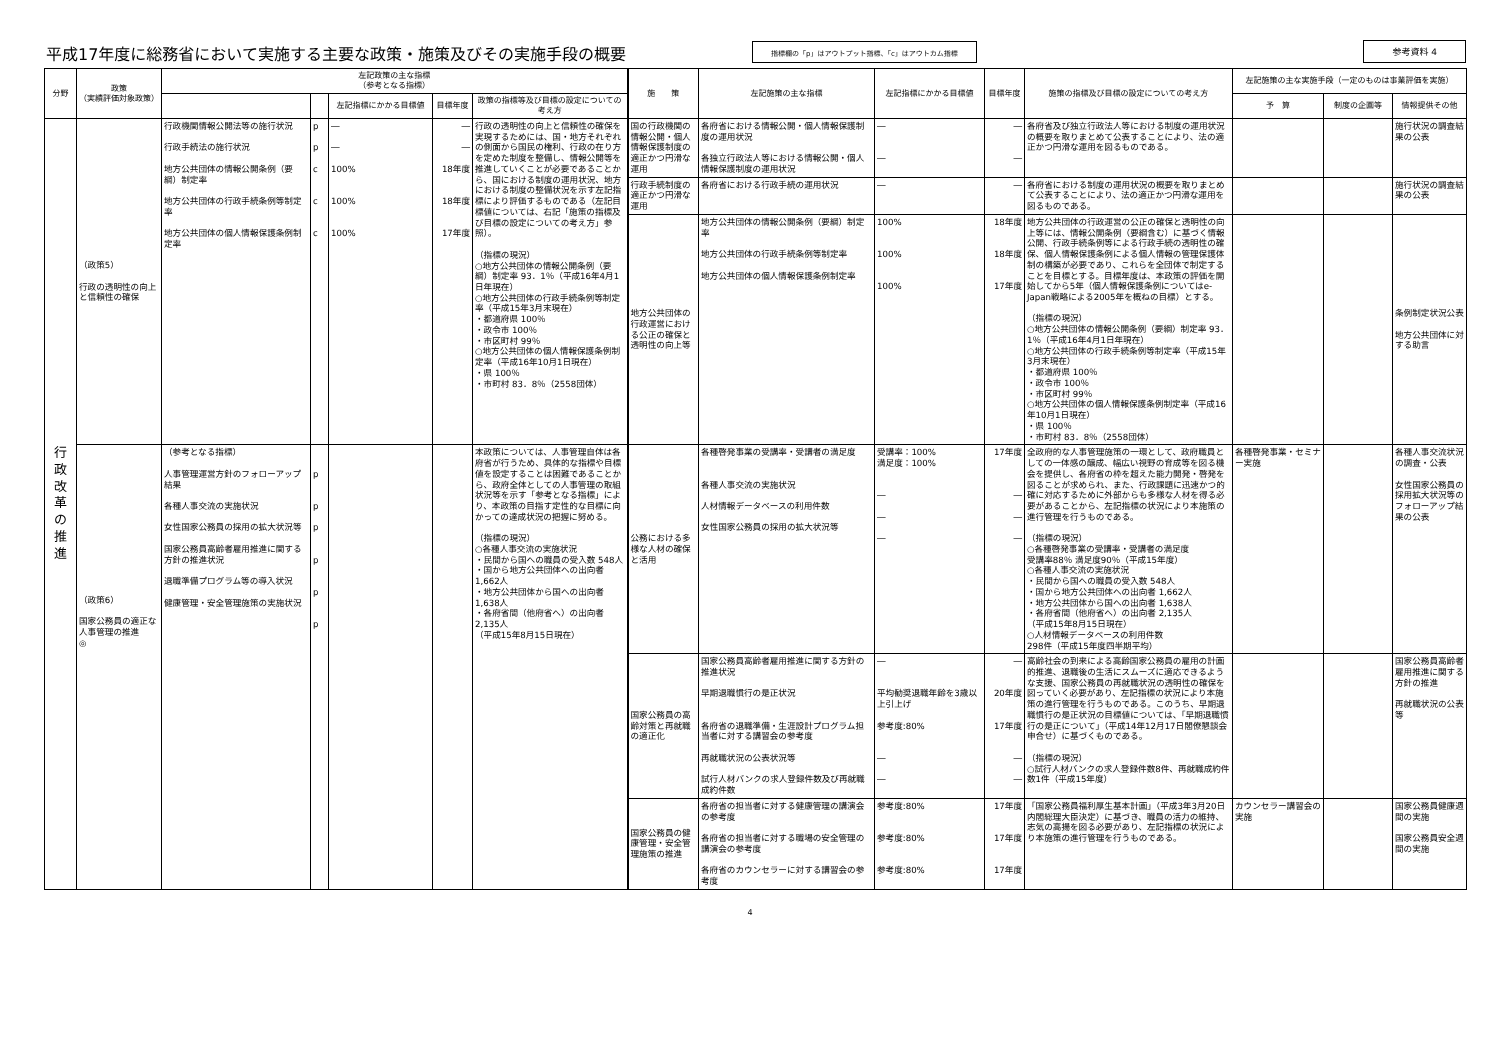平成17年度に総務省において実施する主要な政策・施策及びその実施手段の概要
指標欄の「p」はアウトプット指標、「c」はアウトカム指標
参考資料 4
| 分野 | 政策 （実績評価対象政策） | 左記政策の主な指標 （参考となる指標） | | | | | 施 策 | 左記施策の主な指標 | 左記指標にかかる目標値 | 目標年度 | 施策の指標及び目標の設定についての考え方 | 左記施策の主な実施手段（一定のものは事業評価を実施） | | |
| --- | --- | --- | --- | --- | --- | --- | --- | --- | --- | --- | --- | --- | --- | --- |
| | | | | 左記指標にかかる目標値 | 目標年度 | 政策の指標等及び目標の設定についての考え方 | | | | | | 予 算 | 制度の企画等 | 情報提供その他 |
| 行 政 改 革 の 推 進 | （政策5） 行政の透明性の向上と信頼性の確保 | 行政機関情報公開法等の施行状況 行政手続法の施行状況 地方公共団体の情報公開条例（要綱）制定率 地方公共団体の行政手続条例等制定率 地方公共団体の個人情報保護条例制定率 | p p c c c | ― ― 100% 100% 100% | ― ― 18年度 18年度 17年度 | 行政の透明性の向上と信頼性の確保を実現するためには、国・地方それぞれの側面から国民の権利、行政の在り方を定めた制度を整備し、情報公開等を推進していくことが必要であることから、国における制度の運用状況、地方における制度の整備状況を示す左記指標により評価するものである（左記目標値については、右記「施策の指標及び目標の設定についての考え方」参照）。 （指標の現況） ○地方公共団体の情報公開条例（要綱）制定率 93．1％（平成16年4月1日年現在） ○地方公共団体の行政手続条例等制定率（平成15年3月末現在） ・都道府県 100％ ・政令市 100％ ・市区町村 99％ ○地方公共団体の個人情報保護条例制定率（平成16年10月1日現在） ・県 100％ ・市町村 83．8％（2558団体） | 国の行政機関の情報公開・個人情報保護制度の適正かつ円滑な運用 | 各府省における情報公開・個人情報保護制度の運用状況 各独立行政法人等における情報公開・個人情報保護制度の運用状況 | ― ― | ― ― | 各府省及び独立行政法人等における制度の運用状況の概要を取りまとめて公表することにより、法の適正かつ円滑な運用を図るものである。 | | | 施行状況の調査結果の公表 |
| | | | | | | | 行政手続制度の適正かつ円滑な運用 | 各府省における行政手続の運用状況 | ― | ― | 各府省における制度の運用状況の概要を取りまとめて公表することにより、法の適正かつ円滑な運用を図るものである。 | | | 施行状況の調査結果の公表 |
| | | | | | | | 地方公共団体の行政運営における公正の確保と透明性の向上等 | 地方公共団体の情報公開条例（要綱）制定率 地方公共団体の行政手続条例等制定率 地方公共団体の個人情報保護条例制定率 | 100% 100% 100% | 18年度 18年度 17年度 | 地方公共団体の行政運営の公正の確保と透明性の向上等には、情報公開条例（要綱含む）に基づく情報公開、行政手続条例等による行政手続の透明性の確保、個人情報保護条例による個人情報の管理保護体制の構築が必要であり、これらを全団体で制定することを目標とする。目標年度は、本政策の評価を開始してから5年（個人情報保護条例についてはe-Japan戦略による2005年を概ねの目標）とする。 （指標の現況） ○地方公共団体の情報公開条例（要綱）制定率 93．1％（平成16年4月1日年現在） ○地方公共団体の行政手続条例等制定率（平成15年3月末現在） ・都道府県 100％ ・政令市 100％ ・市区町村 99％ ○地方公共団体の個人情報保護条例制定率（平成16年10月1日現在） ・県 100％ ・市町村 83．8％（2558団体） | | | 条例制定状況公表 地方公共団体に対する助言 |
| | （政策6） 国家公務員の適正な人事管理の推進 ◎ | （参考となる指標） 人事管理運営方針のフォローアップ結果 各種人事交流の実施状況 女性国家公務員の採用の拡大状況等 国家公務員高齢者雇用推進に関する方針の推進状況 退職準備プログラム等の導入状況 健康管理・安全管理施策の実施状況 | p p p p p p | | | 本政策については、人事管理自体は各府省が行うため、具体的な指標や目標値を設定することは困難であることから、政府全体としての人事管理の取組状況等を示す「参考となる指標」により、本政策の目指す定性的な目標に向かっての達成状況の把握に努める。 （指標の現況） ○各種人事交流の実施状況 ・民間から国への職員の受入数 548人 ・国から地方公共団体への出向者 1,662人 ・地方公共団体から国への出向者 1,638人 ・各府省間（他府省へ）の出向者 2,135人 （平成15年8月15日現在） | 公務における多様な人材の確保と活用 | 各種啓発事業の受講率・受講者の満足度 各種人事交流の実施状況 人材情報データベースの利用件数 女性国家公務員の採用の拡大状況等 | 受講率：100% 満足度：100% ― ― ― | 17年度 ― ― ― | 全政府的な人事管理施策の一環として、政府職員としての一体感の醸成、幅広い視野の育成等を図る機会を提供し、各府省の枠を超えた能力開発・啓発を図ることが求められ、また、行政課題に迅速かつ的確に対応するために外部からも多様な人材を得る必要があることから、左記指標の状況により本施策の進行管理を行うものである。 （指標の現況） ○各種啓発事業の受講率・受講者の満足度 受講率88％ 満足度90％（平成15年度） ○各種人事交流の実施状況 ・民間から国への職員の受入数 548人 ・国から地方公共団体への出向者 1,662人 ・地方公共団体から国への出向者 1,638人 ・各府省間（他府省へ）の出向者 2,135人 （平成15年8月15日現在） ○人材情報データベースの利用件数 298件（平成15年度四半期平均） | 各種啓発事業・セミナー実施 | | 各種人事交流状況の調査・公表 女性国家公務員の採用拡大状況等のフォローアップ結果の公表 |
| | | | | | | | 国家公務員の高齢対策と再就職の適正化 | 国家公務員高齢者雇用推進に関する方針の推進状況 早期退職慣行の是正状況 各府省の退職準備・生涯設計プログラム担当者に対する講習会の参考度 再就職状況の公表状況等 試行人材バンクの求人登録件数及び再就職成約件数 | ― 平均勧奨退職年齢を3歳以上引上げ 参考度:80% ― ― | ― 20年度 17年度 ― ― | 高齢社会の到来による高齢国家公務員の雇用の計画的推進、退職後の生活にスムーズに適応できるような支援、国家公務員の再就職状況の透明性の確保を図っていく必要があり、左記指標の状況により本施策の進行管理を行うものである。このうち、早期退職慣行の是正状況の目標値については、「早期退職慣行の是正について」（平成14年12月17日閣僚懇談会申合せ）に基づくものである。 （指標の現況） ○試行人材バンクの求人登録件数8件、再就職成約件数1件（平成15年度） | | | 国家公務員高齢者雇用推進に関する方針の推進 再就職状況の公表等 |
| | | | | | | | 国家公務員の健康管理・安全管理施策の推進 | 各府省の担当者に対する健康管理の講演会の参考度 各府省の担当者に対する職場の安全管理の講演会の参考度 各府省のカウンセラーに対する講習会の参考度 | 参考度:80% 参考度:80% 参考度:80% | 17年度 17年度 17年度 | 「国家公務員福利厚生基本計画」（平成3年3月20日内閣総理大臣決定）に基づき、職員の活力の維持、志気の高揚を図る必要があり、左記指標の状況により本施策の進行管理を行うものである。 | カウンセラー講習会の実施 | | 国家公務員健康週間の実施 国家公務員安全週間の実施 |
4